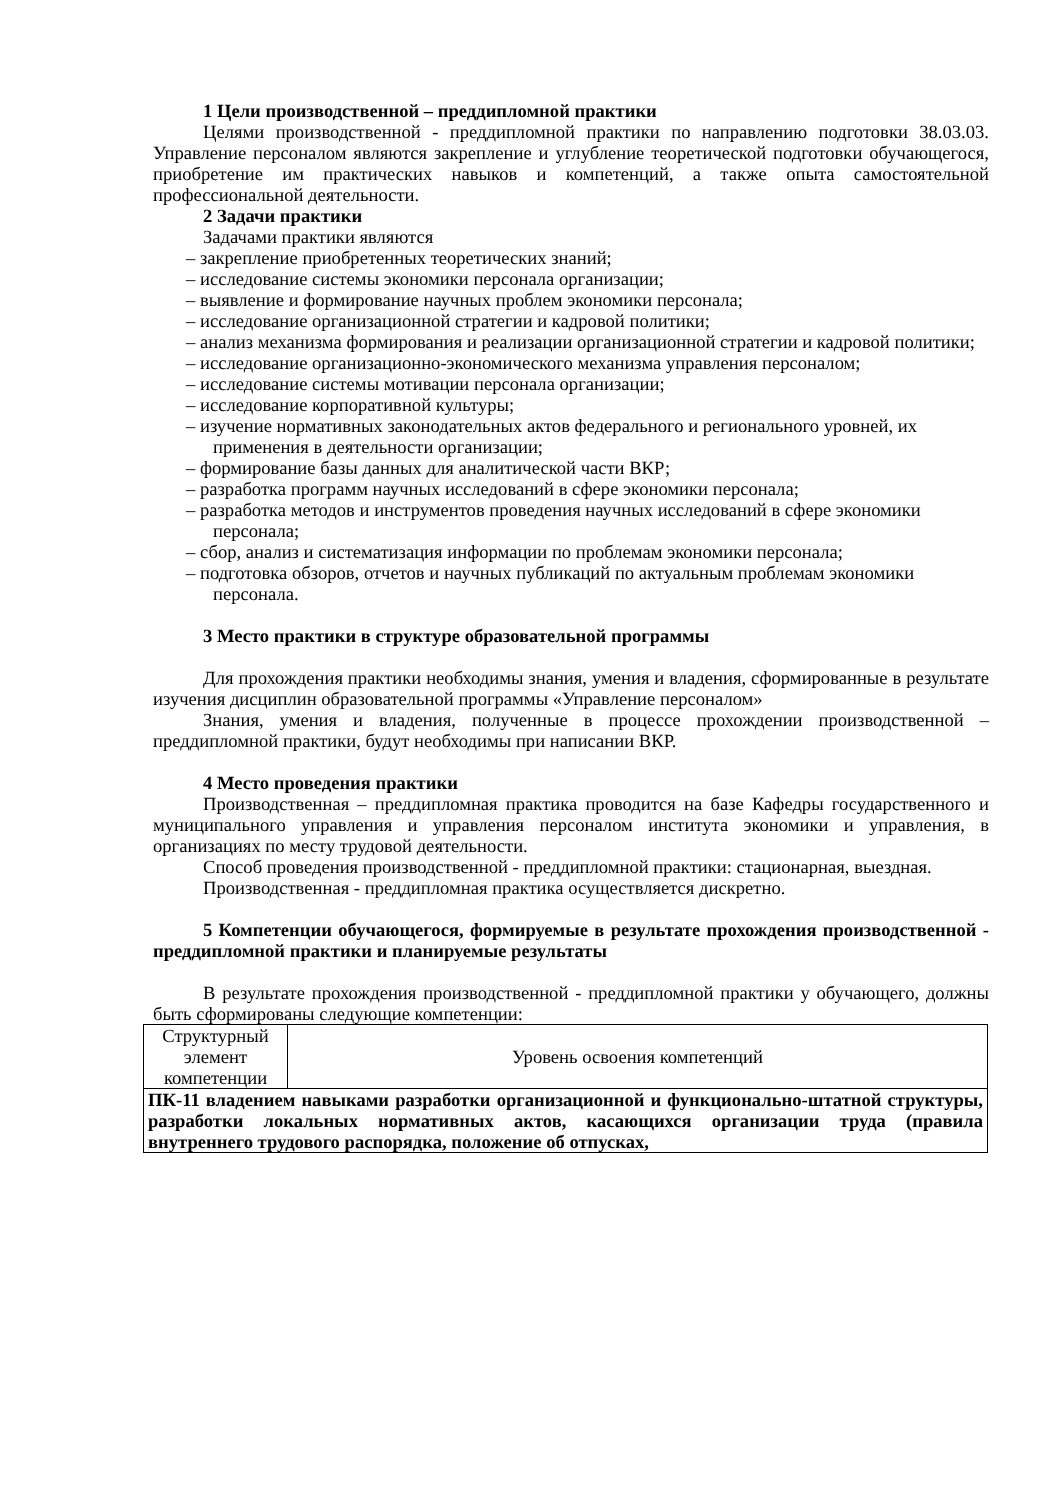1 Цели производственной – преддипломной практики
Целями производственной - преддипломной практики по направлению подготовки 38.03.03. Управление персоналом являются закрепление и углубление теоретической подготовки обучающегося, приобретение им практических навыков и компетенций, а также опыта самостоятельной профессиональной деятельности.
2 Задачи практики
Задачами практики являются
– закрепление приобретенных теоретических знаний;
– исследование системы экономики персонала организации;
– выявление и формирование научных проблем экономики персонала;
– исследование организационной стратегии и кадровой политики;
– анализ механизма формирования и реализации организационной стратегии и кадровой политики;
– исследование организационно-экономического механизма управления персоналом;
– исследование системы мотивации персонала организации;
– исследование корпоративной культуры;
– изучение нормативных законодательных актов федерального и регионального уровней, их применения в деятельности организации;
– формирование базы данных для аналитической части ВКР;
– разработка программ научных исследований в сфере экономики персонала;
– разработка методов и инструментов проведения научных исследований в сфере экономики персонала;
– сбор, анализ и систематизация информации по проблемам экономики персонала;
– подготовка обзоров, отчетов и научных публикаций по актуальным проблемам экономики персонала.
3 Место практики в структуре образовательной программы
Для прохождения практики необходимы знания, умения и владения, сформированные в результате изучения дисциплин образовательной программы «Управление персоналом»
Знания, умения и владения, полученные в процессе прохождении производственной – преддипломной практики, будут необходимы при написании ВКР.
4 Место проведения практики
Производственная – преддипломная практика проводится на базе Кафедры государственного и муниципального управления и управления персоналом института экономики и управления, в организациях по месту трудовой деятельности.
Способ проведения производственной - преддипломной практики: стационарная, выездная.
Производственная - преддипломная практика осуществляется дискретно.
5 Компетенции обучающегося, формируемые в результате прохождения производственной - преддипломной практики и планируемые результаты
В результате прохождения производственной - преддипломной практики у обучающего, должны быть сформированы следующие компетенции:
| Структурный элемент компетенции | Уровень освоения компетенций |
| ПК-11 владением навыками разработки организационной и функционально-штатной структуры, разработки локальных нормативных актов, касающихся организации труда (правила внутреннего трудового распорядка, положение об отпусках, | |